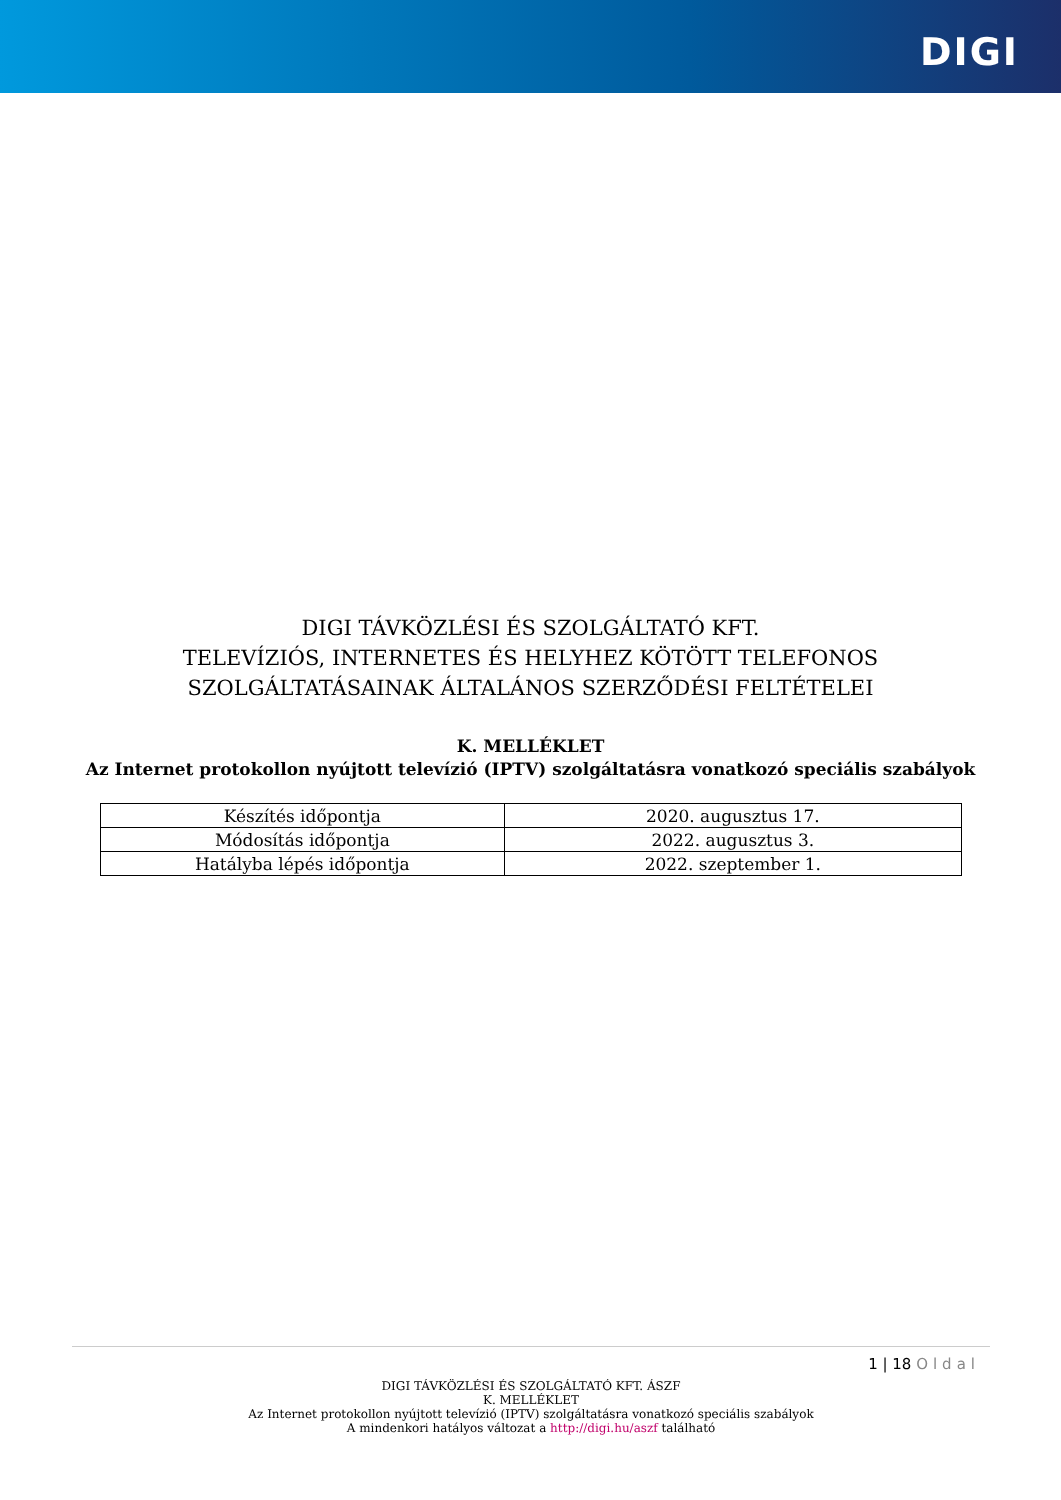DIGI
DIGI TÁVKÖZLÉSI ÉS SZOLGÁLTATÓ KFT.
TELEVÍZIÓS, INTERNETES ÉS HELYHEZ KÖTÖTT TELEFONOS
SZOLGÁLTATÁSAINAK ÁLTALÁNOS SZERZŐDÉSI FELTÉTELEI
K. MELLÉKLET
Az Internet protokollon nyújtott televízió (IPTV) szolgáltatásra vonatkozó speciális szabályok
| Készítés időpontja | 2020. augusztus 17. |
| Módosítás időpontja | 2022. augusztus 3. |
| Hatályba lépés időpontja | 2022. szeptember 1. |
1 | 18 Oldal
DIGI TÁVKÖZLÉSI ÉS SZOLGÁLTATÓ KFT. ÁSZF
K. MELLÉKLET
Az Internet protokollon nyújtott televízió (IPTV) szolgáltatásra vonatkozó speciális szabályok
A mindenkori hatályos változat a http://digi.hu/aszf található